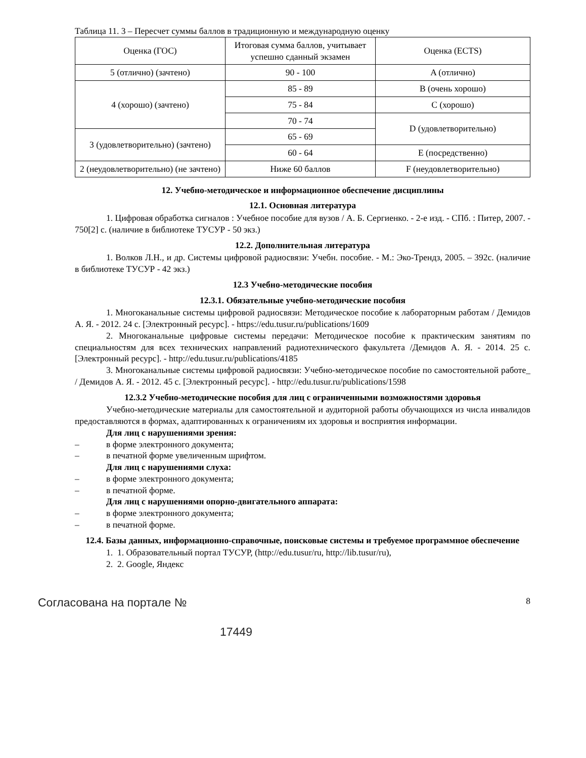Таблица 11. 3 – Пересчет суммы баллов в традиционную и международную оценку
| Оценка (ГОС) | Итоговая сумма баллов, учитывает успешно сданный экзамен | Оценка (ECTS) |
| --- | --- | --- |
| 5 (отлично) (зачтено) | 90 - 100 | A (отлично) |
| 4 (хорошо) (зачтено) | 85 - 89 | B (очень хорошо) |
| | 75 - 84 | C (хорошо) |
| | 70 - 74 | D (удовлетворительно) |
| 3 (удовлетворительно) (зачтено) | 65 - 69 | |
| | 60 - 64 | E (посредственно) |
| 2 (неудовлетворительно) (не зачтено) | Ниже 60 баллов | F (неудовлетворительно) |
12. Учебно-методическое и информационное обеспечение дисциплины
12.1. Основная литература
1. Цифровая обработка сигналов : Учебное пособие для вузов / А. Б. Сергиенко. - 2-е изд. - СПб. : Питер, 2007. - 750[2] с. (наличие в библиотеке ТУСУР - 50 экз.)
12.2. Дополнительная литература
1. Волков Л.Н., и др. Системы цифровой радиосвязи: Учебн. пособие. - М.: Эко-Трендз, 2005. – 392с. (наличие в библиотеке ТУСУР - 42 экз.)
12.3 Учебно-методические пособия
12.3.1. Обязательные учебно-методические пособия
1. Многоканальные системы цифровой радиосвязи: Методическое пособие к лабораторным работам / Демидов А. Я. - 2012. 24 с. [Электронный ресурс]. - https://edu.tusur.ru/publications/1609
2. Многоканальные цифровые системы передачи: Методическое пособие к практическим занятиям по специальностям для всех технических направлений радиотехнического факультета /Демидов А. Я. - 2014. 25 с. [Электронный ресурс]. - http://edu.tusur.ru/publications/4185
3. Многоканальные системы цифровой радиосвязи: Учебно-методическое пособие по самостоятельной работе_ / Демидов А. Я. - 2012. 45 с. [Электронный ресурс]. - http://edu.tusur.ru/publications/1598
12.3.2 Учебно-методические пособия для лиц с ограниченными возможностями здоровья
Учебно-методические материалы для самостоятельной и аудиторной работы обучающихся из числа инвалидов предоставляются в формах, адаптированных к ограничениям их здоровья и восприятия информации.
Для лиц с нарушениями зрения:
– в форме электронного документа;
– в печатной форме увеличенным шрифтом.
Для лиц с нарушениями слуха:
– в форме электронного документа;
– в печатной форме.
Для лиц с нарушениями опорно-двигательного аппарата:
– в форме электронного документа;
– в печатной форме.
12.4. Базы данных, информационно-справочные, поисковые системы и требуемое программное обеспечение
1. 1. Образовательный портал ТУСУР, (http://edu.tusur/ru, http://lib.tusur/ru),
2. 2. Google, Яндекс
Согласована на портале №
17449
8